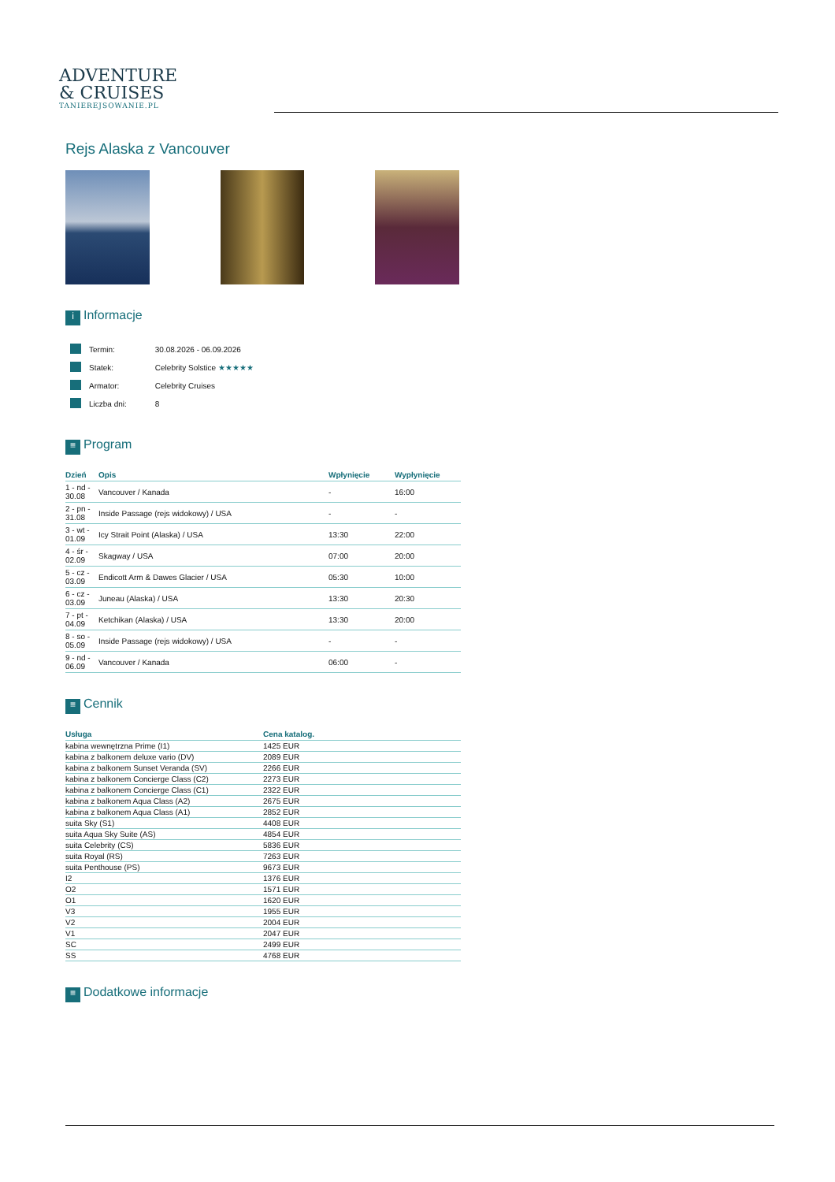ADVENTURE
& CRUISES
TANIEREJSOWANIE.PL
Rejs Alaska z Vancouver
i Informacje
| | Termin: | 30.08.2026 - 06.09.2026 |
| | Statek: | Celebrity Solstice ★★★★★ |
| | Armator: | Celebrity Cruises |
| | Liczba dni: | 8 |
≡ Program
| Dzień | Opis | Wpłynięcie | Wypłynięcie |
| --- | --- | --- | --- |
| 1 - nd - 30.08 | Vancouver / Kanada | - | 16:00 |
| 2 - pn - 31.08 | Inside Passage (rejs widokowy) / USA | - | - |
| 3 - wt - 01.09 | Icy Strait Point (Alaska) / USA | 13:30 | 22:00 |
| 4 - śr - 02.09 | Skagway / USA | 07:00 | 20:00 |
| 5 - cz - 03.09 | Endicott Arm & Dawes Glacier / USA | 05:30 | 10:00 |
| 6 - cz - 03.09 | Juneau (Alaska) / USA | 13:30 | 20:30 |
| 7 - pt - 04.09 | Ketchikan (Alaska) / USA | 13:30 | 20:00 |
| 8 - so - 05.09 | Inside Passage (rejs widokowy) / USA | - | - |
| 9 - nd - 06.09 | Vancouver / Kanada | 06:00 | - |
≡ Cennik
| Usługa | Cena katalog. |
| --- | --- |
| kabina wewnętrzna Prime (I1) | 1425 EUR |
| kabina z balkonem deluxe vario (DV) | 2089 EUR |
| kabina z balkonem Sunset Veranda (SV) | 2266 EUR |
| kabina z balkonem Concierge Class (C2) | 2273 EUR |
| kabina z balkonem Concierge Class (C1) | 2322 EUR |
| kabina z balkonem Aqua Class (A2) | 2675 EUR |
| kabina z balkonem Aqua Class (A1) | 2852 EUR |
| suita Sky (S1) | 4408 EUR |
| suita Aqua Sky Suite (AS) | 4854 EUR |
| suita Celebrity (CS) | 5836 EUR |
| suita Royal (RS) | 7263 EUR |
| suita Penthouse (PS) | 9673 EUR |
| I2 | 1376 EUR |
| O2 | 1571 EUR |
| O1 | 1620 EUR |
| V3 | 1955 EUR |
| V2 | 2004 EUR |
| V1 | 2047 EUR |
| SC | 2499 EUR |
| SS | 4768 EUR |
≡ Dodatkowe informacje